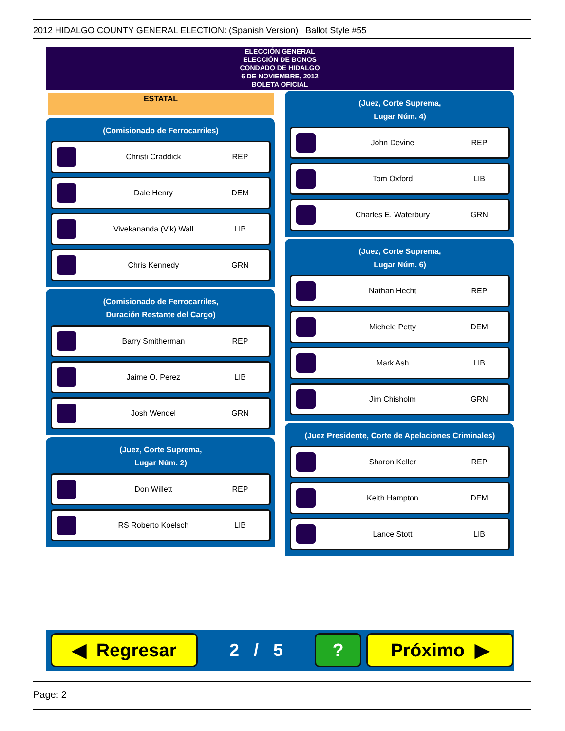2012 HIDALGO COUNTY GENERAL ELECTION: (Spanish Version) Ballot Style #55
ELECCIÓN GENERAL
ELECCIÓN DE BONOS
CONDADO DE HIDALGO
6 DE NOVIEMBRE, 2012
BOLETA OFICIAL
ESTATAL
(Comisionado de Ferrocarriles)
Christi Craddick REP
Dale Henry DEM
Vivekananda (Vik) Wall LIB
Chris Kennedy GRN
(Comisionado de Ferrocarriles,
Duración Restante del Cargo)
Barry Smitherman REP
Jaime O. Perez LIB
Josh Wendel GRN
(Juez, Corte Suprema,
Lugar Núm. 2)
Don Willett REP
RS Roberto Koelsch LIB
(Juez, Corte Suprema,
Lugar Núm. 4)
John Devine REP
Tom Oxford LIB
Charles E. Waterbury GRN
(Juez, Corte Suprema,
Lugar Núm. 6)
Nathan Hecht REP
Michele Petty DEM
Mark Ash LIB
Jim Chisholm GRN
(Juez Presidente, Corte de Apelaciones Criminales)
Sharon Keller REP
Keith Hampton DEM
Lance Stott LIB
◀ Regresar
2 / 5
? Próximo ▶
Page: 2